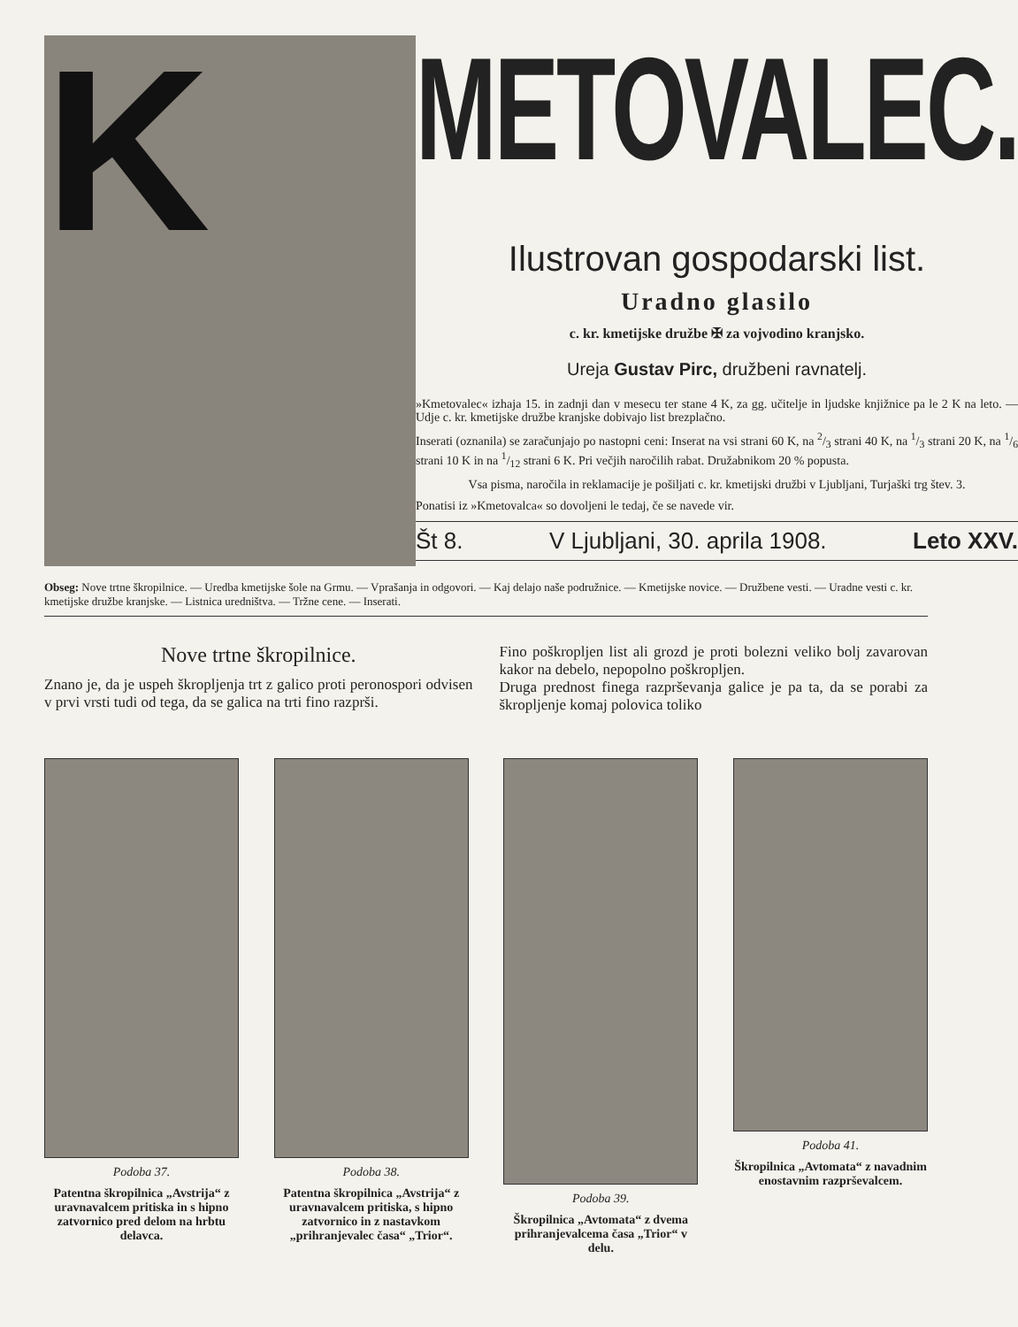K
METOVALEC.
Ilustrovan gospodarski list.
Uradno glasilo
c. kr. kmetijske družbe ✠ za vojvodino kranjsko.
Ureja Gustav Pirc, družbeni ravnatelj.
»Kmetovalec« izhaja 15. in zadnji dan v mesecu ter stane 4 K, za gg. učitelje in ljudske knjižnice pa le 2 K na leto. — Udje c. kr. kmetijske družbe kranjske dobivajo list brezplačno.
Inserati (oznanila) se zaračunjajo po nastopni ceni: Inserat na vsi strani 60 K, na 2/3 strani 40 K, na 1/3 strani 20 K, na 1/6 strani 10 K in na 1/12 strani 6 K. Pri večjih naročilih rabat. Družabnikom 20 % popusta.
Vsa pisma, naročila in reklamacije je pošiljati c. kr. kmetijski družbi v Ljubljani, Turjaški trg štev. 3.
Ponatisi iz »Kmetovalca« so dovoljeni le tedaj, če se navede vir.
Št 8. V Ljubljani, 30. aprila 1908. Leto XXV.
Obseg: Nove trtne škropilnice. — Uredba kmetijske šole na Grmu. — Vprašanja in odgovori. — Kaj delajo naše podružnice. — Kmetijske novice. — Družbene vesti. — Uradne vesti c. kr. kmetijske družbe kranjske. — Listnica uredništva. — Tržne cene. — Inserati.
Nove trtne škropilnice.
Znano je, da je uspeh škropljenja trt z galico proti peronospori odvisen v prvi vrsti tudi od tega, da se galica na trti fino razprši.
Fino poškropljen list ali grozd je proti bolezni veliko bolj zavarovan kakor na debelo, nepopolno poškropljen.
Druga prednost finega razprševanja galice je pa ta, da se porabi za škropljenje komaj polovica toliko
Podoba 37.
Patentna škropilnica „Avstrija“ z uravnavalcem pritiska in s hipno zatvornico pred delom na hrbtu delavca.
Podoba 38.
Patentna škropilnica „Avstrija“ z uravnavalcem pritiska, s hipno zatvornico in z nastavkom „prihranjevalec časa“ „Trior“.
Podoba 39.
Škropilnica „Avtomata“ z dvema prihranjevalcema časa „Trior“ v delu.
Podoba 41.
Škropilnica „Avtomata“ z navadnim enostavnim razprševalcem.